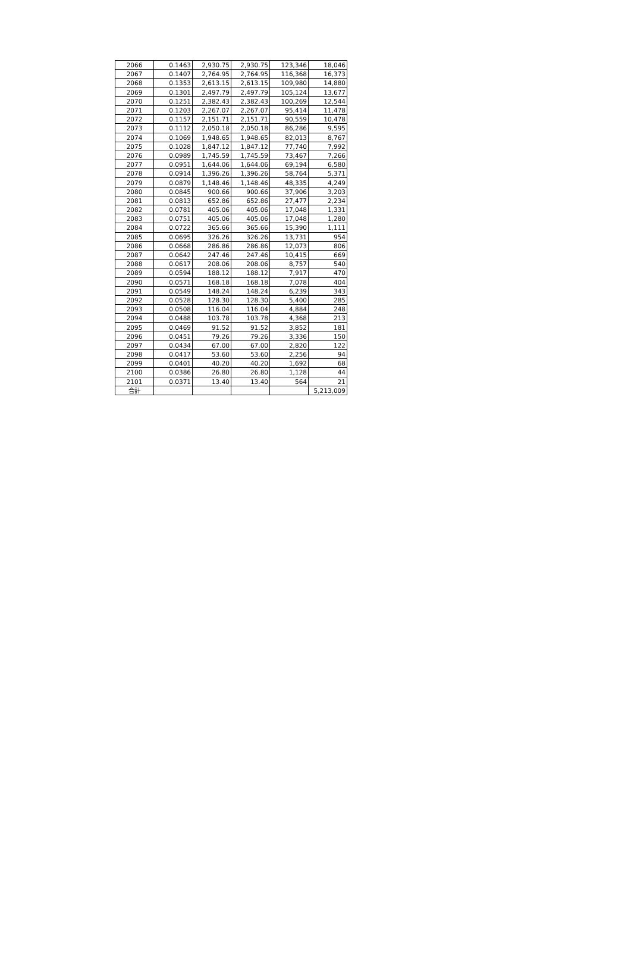| 2066 | 0.1463 | 2,930.75 | 2,930.75 | 123,346 | 18,046 |
| 2067 | 0.1407 | 2,764.95 | 2,764.95 | 116,368 | 16,373 |
| 2068 | 0.1353 | 2,613.15 | 2,613.15 | 109,980 | 14,880 |
| 2069 | 0.1301 | 2,497.79 | 2,497.79 | 105,124 | 13,677 |
| 2070 | 0.1251 | 2,382.43 | 2,382.43 | 100,269 | 12,544 |
| 2071 | 0.1203 | 2,267.07 | 2,267.07 | 95,414 | 11,478 |
| 2072 | 0.1157 | 2,151.71 | 2,151.71 | 90,559 | 10,478 |
| 2073 | 0.1112 | 2,050.18 | 2,050.18 | 86,286 | 9,595 |
| 2074 | 0.1069 | 1,948.65 | 1,948.65 | 82,013 | 8,767 |
| 2075 | 0.1028 | 1,847.12 | 1,847.12 | 77,740 | 7,992 |
| 2076 | 0.0989 | 1,745.59 | 1,745.59 | 73,467 | 7,266 |
| 2077 | 0.0951 | 1,644.06 | 1,644.06 | 69,194 | 6,580 |
| 2078 | 0.0914 | 1,396.26 | 1,396.26 | 58,764 | 5,371 |
| 2079 | 0.0879 | 1,148.46 | 1,148.46 | 48,335 | 4,249 |
| 2080 | 0.0845 | 900.66 | 900.66 | 37,906 | 3,203 |
| 2081 | 0.0813 | 652.86 | 652.86 | 27,477 | 2,234 |
| 2082 | 0.0781 | 405.06 | 405.06 | 17,048 | 1,331 |
| 2083 | 0.0751 | 405.06 | 405.06 | 17,048 | 1,280 |
| 2084 | 0.0722 | 365.66 | 365.66 | 15,390 | 1,111 |
| 2085 | 0.0695 | 326.26 | 326.26 | 13,731 | 954 |
| 2086 | 0.0668 | 286.86 | 286.86 | 12,073 | 806 |
| 2087 | 0.0642 | 247.46 | 247.46 | 10,415 | 669 |
| 2088 | 0.0617 | 208.06 | 208.06 | 8,757 | 540 |
| 2089 | 0.0594 | 188.12 | 188.12 | 7,917 | 470 |
| 2090 | 0.0571 | 168.18 | 168.18 | 7,078 | 404 |
| 2091 | 0.0549 | 148.24 | 148.24 | 6,239 | 343 |
| 2092 | 0.0528 | 128.30 | 128.30 | 5,400 | 285 |
| 2093 | 0.0508 | 116.04 | 116.04 | 4,884 | 248 |
| 2094 | 0.0488 | 103.78 | 103.78 | 4,368 | 213 |
| 2095 | 0.0469 | 91.52 | 91.52 | 3,852 | 181 |
| 2096 | 0.0451 | 79.26 | 79.26 | 3,336 | 150 |
| 2097 | 0.0434 | 67.00 | 67.00 | 2,820 | 122 |
| 2098 | 0.0417 | 53.60 | 53.60 | 2,256 | 94 |
| 2099 | 0.0401 | 40.20 | 40.20 | 1,692 | 68 |
| 2100 | 0.0386 | 26.80 | 26.80 | 1,128 | 44 |
| 2101 | 0.0371 | 13.40 | 13.40 | 564 | 21 |
| 合計 | | | | | 5,213,009 |